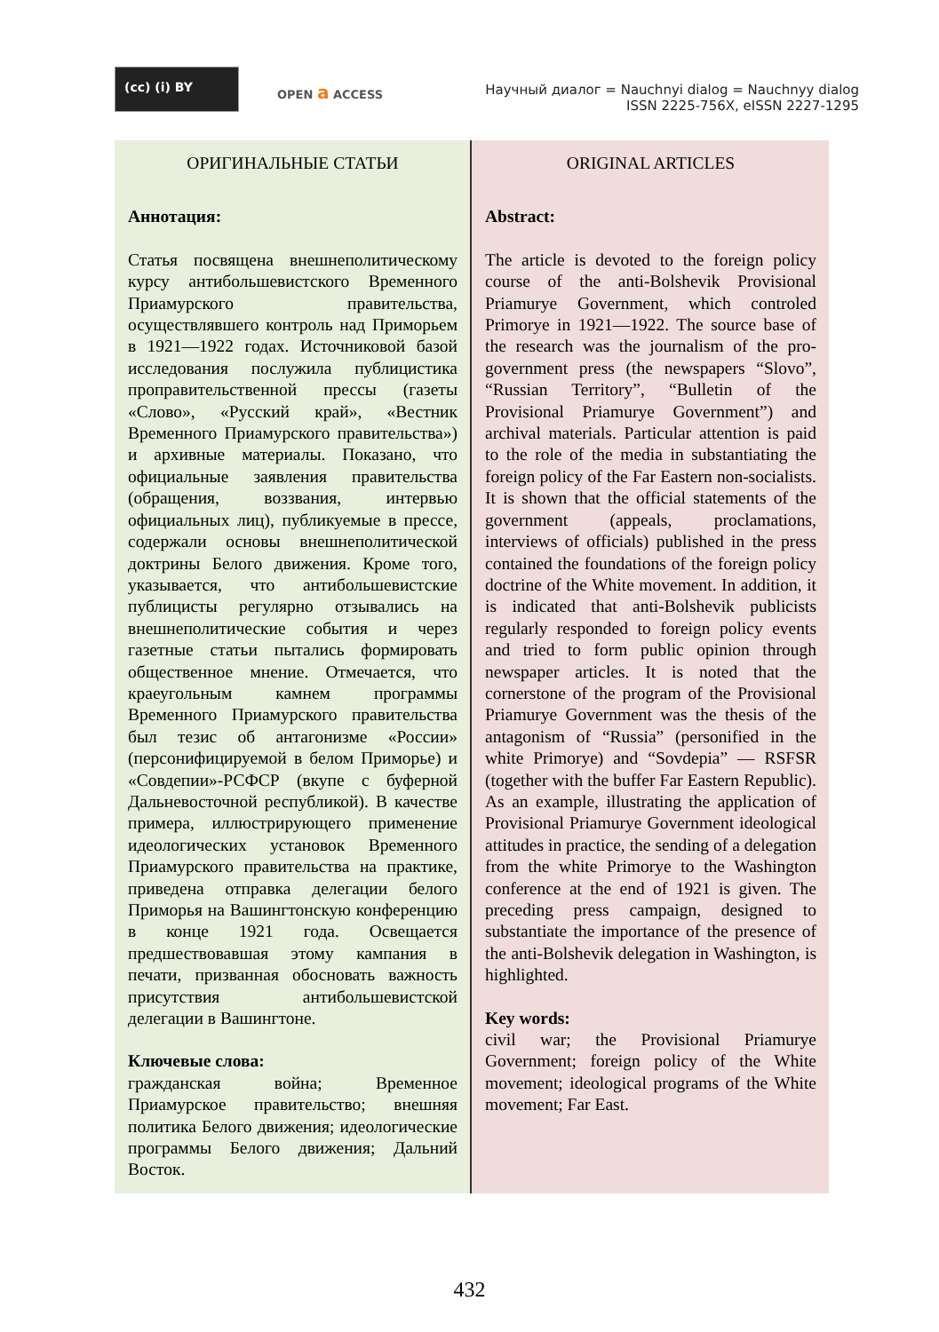(cc) (i) BY
OPEN a ACCESS
Научный диалог = Nauchnyi dialog = Nauchnyy dialog
ISSN 2225-756X, eISSN 2227-1295
ОРИГИНАЛЬНЫЕ СТАТЬИ
Аннотация:
Статья посвящена внешнеполитическому курсу антибольшевистского Временного Приамурского правительства, осуществлявшего контроль над Приморьем в 1921—1922 годах. Источниковой базой исследования послужила публицистика проправительственной прессы (газеты «Слово», «Русский край», «Вестник Временного Приамурского правительства») и архивные материалы. Показано, что официальные заявления правительства (обращения, воззвания, интервью официальных лиц), публикуемые в прессе, содержали основы внешнеполитической доктрины Белого движения. Кроме того, указывается, что антибольшевистские публицисты регулярно отзывались на внешнеполитические события и через газетные статьи пытались формировать общественное мнение. Отмечается, что краеугольным камнем программы Временного Приамурского правительства был тезис об антагонизме «России» (персонифицируемой в белом Приморье) и «Совдепии»-РСФСР (вкупе с буферной Дальневосточной республикой). В качестве примера, иллюстрирующего применение идеологических установок Временного Приамурского правительства на практике, приведена отправка делегации белого Приморья на Вашингтонскую конференцию в конце 1921 года. Освещается предшествовавшая этому кампания в печати, призванная обосновать важность присутствия антибольшевистской делегации в Вашингтоне.
Ключевые слова:
гражданская война; Временное Приамурское правительство; внешняя политика Белого движения; идеологические программы Белого движения; Дальний Восток.
ORIGINAL ARTICLES
Abstract:
The article is devoted to the foreign policy course of the anti-Bolshevik Provisional Priamurye Government, which controled Primorye in 1921—1922. The source base of the research was the journalism of the pro-government press (the newspapers “Slovo”, “Russian Territory”, “Bulletin of the Provisional Priamurye Government”) and archival materials. Particular attention is paid to the role of the media in substantiating the foreign policy of the Far Eastern non-socialists. It is shown that the official statements of the government (appeals, proclamations, interviews of officials) published in the press contained the foundations of the foreign policy doctrine of the White movement. In addition, it is indicated that anti-Bolshevik publicists regularly responded to foreign policy events and tried to form public opinion through newspaper articles. It is noted that the cornerstone of the program of the Provisional Priamurye Government was the thesis of the antagonism of “Russia” (personified in the white Primorye) and “Sovdepia” — RSFSR (together with the buffer Far Eastern Republic). As an example, illustrating the application of Provisional Priamurye Government ideological attitudes in practice, the sending of a delegation from the white Primorye to the Washington conference at the end of 1921 is given. The preceding press campaign, designed to substantiate the importance of the presence of the anti-Bolshevik delegation in Washington, is highlighted.
Key words:
civil war; the Provisional Priamurye Government; foreign policy of the White movement; ideological programs of the White movement; Far East.
432